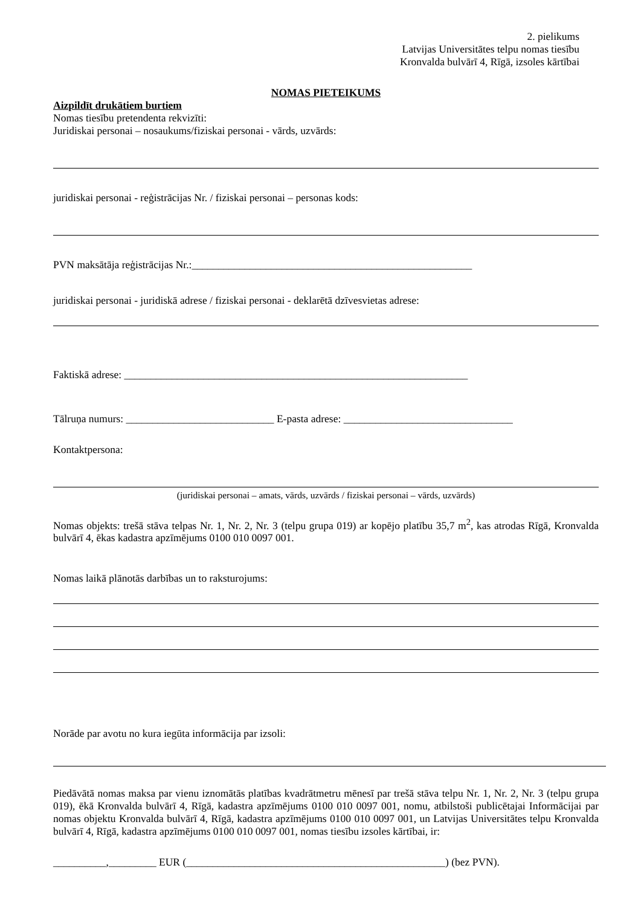2. pielikums
Latvijas Universitātes telpu nomas tiesību
Kronvalda bulvārī 4, Rīgā, izsoles kārtībai
NOMAS PIETEIKUMS
Aizpildīt drukātiem burtiem
Nomas tiesību pretendenta rekvizīti:
Juridiskai personai – nosaukums/fiziskai personai - vārds, uzvārds:
juridiskai personai - reģistrācijas Nr. / fiziskai personai – personas kods:
PVN maksātāja reģistrācijas Nr.:_____________________________________________________
juridiskai personai - juridiskā adrese / fiziskai personai - deklarētā dzīvesvietas adrese:
Faktiskā adrese: _________________________________________________________________
Tālruņa numurs: ____________________________ E-pasta adrese: ________________________________
Kontaktpersona:
(juridiskai personai – amats, vārds, uzvārds / fiziskai personai – vārds, uzvārds)
Nomas objekts: trešā stāva telpas Nr. 1, Nr. 2, Nr. 3 (telpu grupa 019) ar kopējo platību 35,7 m<sup>2</sup>, kas atrodas Rīgā, Kronvalda bulvārī 4, ēkas kadastra apzīmējums 0100 010 0097 001.
Nomas laikā plānotās darbības un to raksturojums:
Norāde par avotu no kura iegūta informācija par izsoli:
Piedāvātā nomas maksa par vienu iznomātās platības kvadrātmetru mēnesī par trešā stāva telpu Nr. 1, Nr. 2, Nr. 3 (telpu grupa 019), ēkā Kronvalda bulvārī 4, Rīgā, kadastra apzīmējums 0100 010 0097 001, nomu, atbilstoši publicētajai Informācijai par nomas objektu Kronvalda bulvārī 4, Rīgā, kadastra apzīmējums 0100 010 0097 001, un Latvijas Universitātes telpu Kronvalda bulvārī 4, Rīgā, kadastra apzīmējums 0100 010 0097 001, nomas tiesību izsoles kārtībai, ir:
__________,_________ EUR (_________________________________________________) (bez PVN).